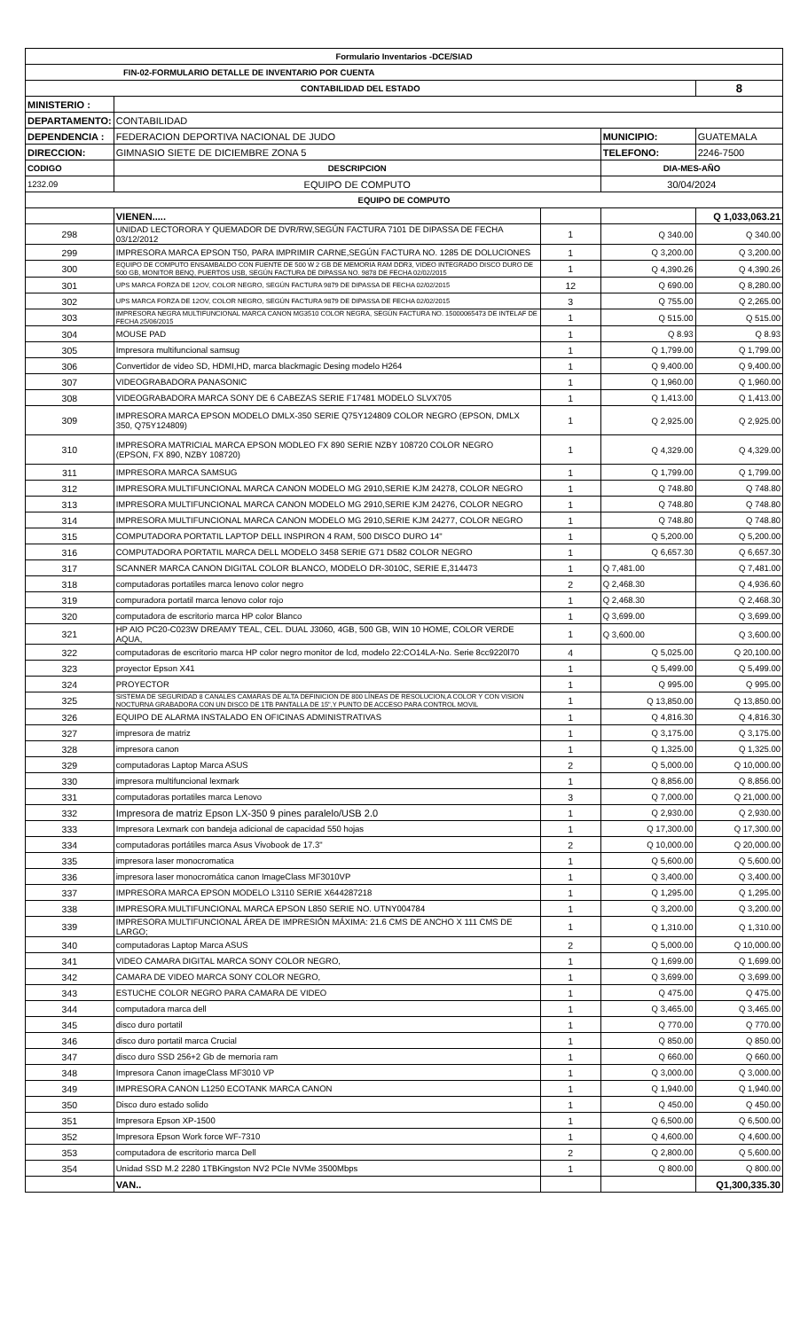| Formulario Inventarios -DCE/SIAD | | | | |
| --- | --- | --- | --- | --- |
| FIN-02-FORMULARIO DETALLE DE INVENTARIO POR CUENTA | | | | |
| CONTABILIDAD DEL ESTADO | | | | 8 |
| MINISTERIO : | | | | |
| DEPARTAMENTO: | CONTABILIDAD | | | |
| DEPENDENCIA : | FEDERACION DEPORTIVA NACIONAL DE JUDO | | MUNICIPIO: | GUATEMALA |
| DIRECCION: | GIMNASIO SIETE DE DICIEMBRE ZONA 5 | | TELEFONO: | 2246-7500 |
| CODIGO | DESCRIPCION | | DIA-MES-AÑO | |
| 1232.09 | EQUIPO DE COMPUTO | | 30/04/2024 | |
| EQUIPO DE COMPUTO | | | | |
| | VIENEN..... | | | Q 1,033,063.21 |
| 298 | UNIDAD LECTORORA Y QUEMADOR DE DVR/RW,SEGÚN FACTURA 7101 DE DIPASSA DE FECHA 03/12/2012 | 1 | Q 340.00 | Q 340.00 |
| 299 | IMPRESORA MARCA EPSON T50, PARA IMPRIMIR CARNE,SEGÚN FACTURA NO. 1285 DE DOLUCIONES | 1 | Q 3,200.00 | Q 3,200.00 |
| 300 | EQUIPO DE COMPUTO ENSAMBALDO CON FUENTE DE 500 W 2 GB DE MEMORIA RAM DDR3, VIDEO INTEGRADO DISCO DURO DE 500 GB, MONITOR BENQ, PUERTOS USB, SEGÚN FACTURA DE DIPASSA NO. 9878 DE FECHA 02/02/2015 | 1 | Q 4,390.26 | Q 4,390.26 |
| 301 | UPS MARCA FORZA DE 12OV, COLOR NEGRO, SEGÚN FACTURA 9879 DE DIPASSA DE FECHA 02/02/2015 | 12 | Q 690.00 | Q 8,280.00 |
| 302 | UPS MARCA FORZA DE 12OV, COLOR NEGRO, SEGÚN FACTURA 9879 DE DIPASSA DE FECHA 02/02/2015 | 3 | Q 755.00 | Q 2,265.00 |
| 303 | IMPRESORA NEGRA MULTIFUNCIONAL MARCA CANON MG3510 COLOR NEGRA, SEGÚN FACTURA NO. 15000065473 DE INTELAF DE FECHA 25/06/2015 | 1 | Q 515.00 | Q 515.00 |
| 304 | MOUSE PAD | 1 | Q 8.93 | Q 8.93 |
| 305 | Impresora multifuncional samsug | 1 | Q 1,799.00 | Q 1,799.00 |
| 306 | Convertidor de video SD, HDMI,HD, marca blackmagic Desing modelo H264 | 1 | Q 9,400.00 | Q 9,400.00 |
| 307 | VIDEOGRABADORA PANASONIC | 1 | Q 1,960.00 | Q 1,960.00 |
| 308 | VIDEOGRABADORA MARCA SONY DE 6 CABEZAS SERIE F17481 MODELO SLVX705 | 1 | Q 1,413.00 | Q 1,413.00 |
| 309 | IMPRESORA MARCA EPSON MODELO DMLX-350 SERIE Q75Y124809 COLOR NEGRO (EPSON, DMLX 350, Q75Y124809) | 1 | Q 2,925.00 | Q 2,925.00 |
| 310 | IMPRESORA MATRICIAL MARCA EPSON MODLEO FX 890 SERIE NZBY 108720 COLOR NEGRO (EPSON, FX 890, NZBY 108720) | 1 | Q 4,329.00 | Q 4,329.00 |
| 311 | IMPRESORA MARCA SAMSUG | 1 | Q 1,799.00 | Q 1,799.00 |
| 312 | IMPRESORA MULTIFUNCIONAL MARCA CANON MODELO MG 2910,SERIE KJM 24278, COLOR NEGRO | 1 | Q 748.80 | Q 748.80 |
| 313 | IMPRESORA MULTIFUNCIONAL MARCA CANON MODELO MG 2910,SERIE KJM 24276, COLOR NEGRO | 1 | Q 748.80 | Q 748.80 |
| 314 | IMPRESORA MULTIFUNCIONAL MARCA CANON MODELO MG 2910,SERIE KJM 24277, COLOR NEGRO | 1 | Q 748.80 | Q 748.80 |
| 315 | COMPUTADORA PORTATIL LAPTOP DELL INSPIRON 4 RAM, 500 DISCO DURO 14" | 1 | Q 5,200.00 | Q 5,200.00 |
| 316 | COMPUTADORA PORTATIL MARCA DELL MODELO 3458 SERIE G71 D582 COLOR NEGRO | 1 | Q 6,657.30 | Q 6,657.30 |
| 317 | SCANNER MARCA CANON DIGITAL COLOR BLANCO, MODELO DR-3010C, SERIE E,314473 | 1 | Q 7,481.00 | Q 7,481.00 |
| 318 | computadoras portatiles marca lenovo color negro | 2 | Q 2,468.30 | Q 4,936.60 |
| 319 | compuradora portatil marca lenovo color rojo | 1 | Q 2,468.30 | Q 2,468.30 |
| 320 | computadora de escritorio marca HP color Blanco | 1 | Q 3,699.00 | Q 3,699.00 |
| 321 | HP AIO PC20-C023W DREAMY TEAL, CEL. DUAL J3060, 4GB, 500 GB, WIN 10 HOME, COLOR VERDE AQUA, | 1 | Q 3,600.00 | Q 3,600.00 |
| 322 | computadoras de escritorio marca HP color negro monitor de lcd, modelo 22:CO14LA-No. Serie 8cc9220l70 | 4 | Q 5,025.00 | Q 20,100.00 |
| 323 | proyector Epson X41 | 1 | Q 5,499.00 | Q 5,499.00 |
| 324 | PROYECTOR | 1 | Q 995.00 | Q 995.00 |
| 325 | SISTEMA DE SEGURIDAD 8 CANALES CAMARAS DE ALTA DEFINICION DE 800 LÍNEAS DE RESOLUCION,A COLOR Y CON VISION NOCTURNA GRABADORA CON UN DISCO DE 1TB PANTALLA DE 15",Y PUNTO DE ACCESO PARA CONTROL MOVIL | 1 | Q 13,850.00 | Q 13,850.00 |
| 326 | EQUIPO DE ALARMA INSTALADO EN OFICINAS ADMINISTRATIVAS | 1 | Q 4,816.30 | Q 4,816.30 |
| 327 | impresora de matriz | 1 | Q 3,175.00 | Q 3,175.00 |
| 328 | impresora canon | 1 | Q 1,325.00 | Q 1,325.00 |
| 329 | computadoras Laptop Marca ASUS | 2 | Q 5,000.00 | Q 10,000.00 |
| 330 | impresora multifuncional lexmark | 1 | Q 8,856.00 | Q 8,856.00 |
| 331 | computadoras portatiles marca Lenovo | 3 | Q 7,000.00 | Q 21,000.00 |
| 332 | Impresora de matriz Epson LX-350 9 pines paralelo/USB 2.0 | 1 | Q 2,930.00 | Q 2,930.00 |
| 333 | Impresora Lexmark con bandeja adicional de capacidad 550 hojas | 1 | Q 17,300.00 | Q 17,300.00 |
| 334 | computadoras portátiles marca Asus Vivobook de 17.3" | 2 | Q 10,000.00 | Q 20,000.00 |
| 335 | impresora laser monocromatica | 1 | Q 5,600.00 | Q 5,600.00 |
| 336 | impresora laser monocromática canon ImageClass MF3010VP | 1 | Q 3,400.00 | Q 3,400.00 |
| 337 | IMPRESORA MARCA EPSON MODELO L3110 SERIE X644287218 | 1 | Q 1,295.00 | Q 1,295.00 |
| 338 | IMPRESORA MULTIFUNCIONAL MARCA EPSON L850 SERIE NO. UTNY004784 | 1 | Q 3,200.00 | Q 3,200.00 |
| 339 | IMPRESORA MULTIFUNCIONAL ÁREA DE IMPRESIÓN MÁXIMA: 21.6 CMS DE ANCHO X 111 CMS DE LARGO; | 1 | Q 1,310.00 | Q 1,310.00 |
| 340 | computadoras Laptop Marca ASUS | 2 | Q 5,000.00 | Q 10,000.00 |
| 341 | VIDEO CAMARA DIGITAL MARCA SONY COLOR NEGRO, | 1 | Q 1,699.00 | Q 1,699.00 |
| 342 | CAMARA DE VIDEO MARCA SONY COLOR NEGRO, | 1 | Q 3,699.00 | Q 3,699.00 |
| 343 | ESTUCHE COLOR NEGRO PARA CAMARA DE VIDEO | 1 | Q 475.00 | Q 475.00 |
| 344 | computadora marca dell | 1 | Q 3,465.00 | Q 3,465.00 |
| 345 | disco duro portatil | 1 | Q 770.00 | Q 770.00 |
| 346 | disco duro portatil marca Crucial | 1 | Q 850.00 | Q 850.00 |
| 347 | disco duro SSD 256+2 Gb de memoria ram | 1 | Q 660.00 | Q 660.00 |
| 348 | Impresora Canon imageClass MF3010 VP | 1 | Q 3,000.00 | Q 3,000.00 |
| 349 | IMPRESORA CANON L1250 ECOTANK MARCA CANON | 1 | Q 1,940.00 | Q 1,940.00 |
| 350 | Disco duro estado solido | 1 | Q 450.00 | Q 450.00 |
| 351 | Impresora Epson XP-1500 | 1 | Q 6,500.00 | Q 6,500.00 |
| 352 | Impresora Epson Work force WF-7310 | 1 | Q 4,600.00 | Q 4,600.00 |
| 353 | computadora de escritorio marca Dell | 2 | Q 2,800.00 | Q 5,600.00 |
| 354 | Unidad SSD M.2 2280 1TBKingston NV2 PCIe NVMe 3500Mbps | 1 | Q 800.00 | Q 800.00 |
| | VAN.. | | | Q1,300,335.30 |